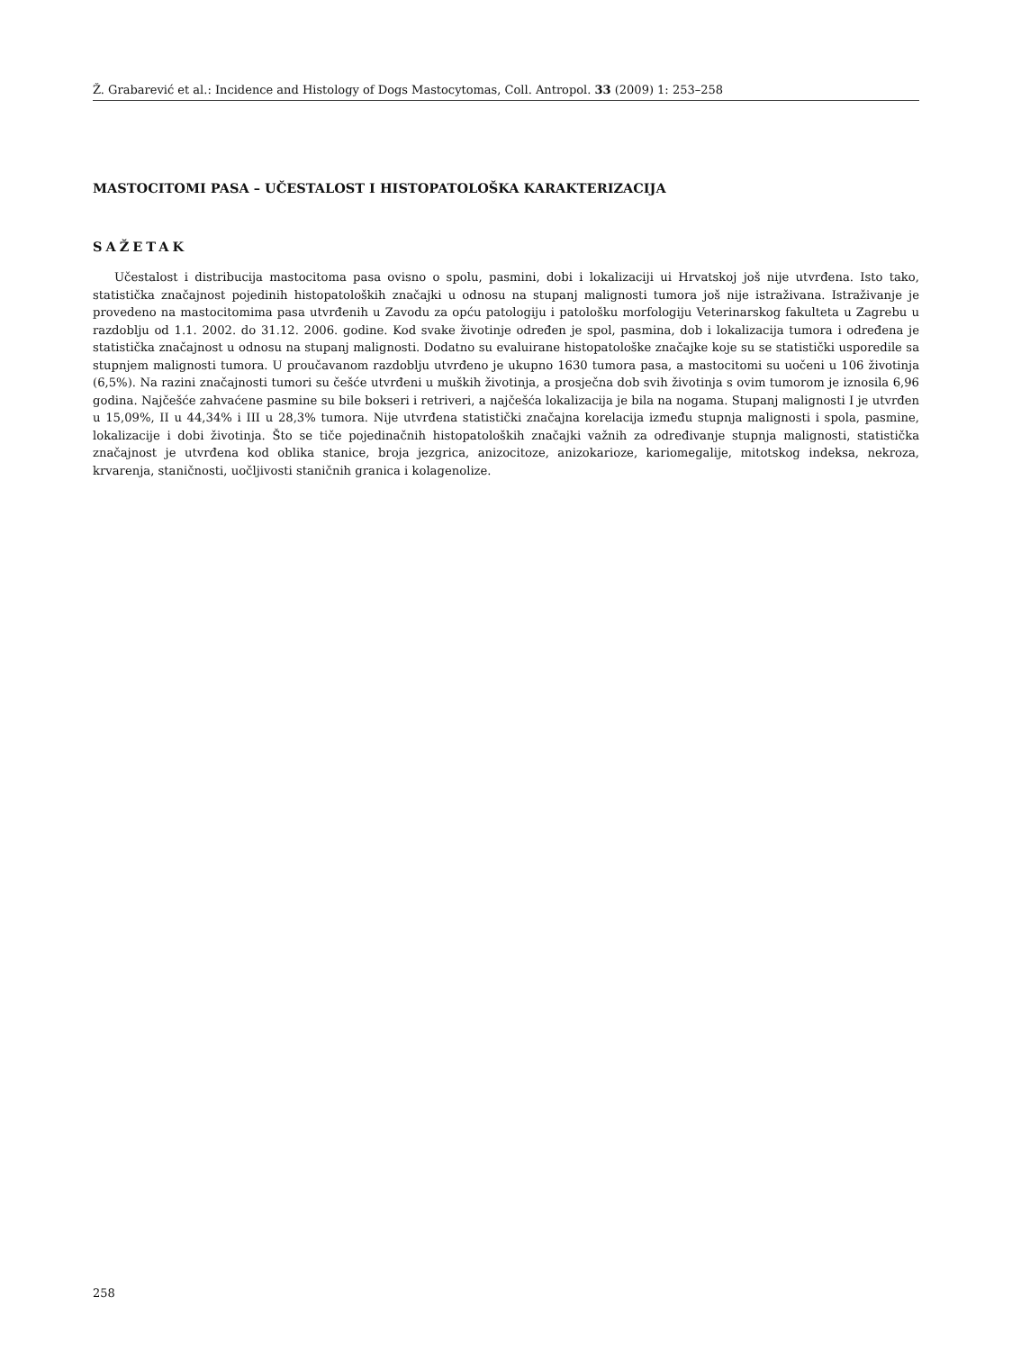Ž. Grabarević et al.: Incidence and Histology of Dogs Mastocytomas, Coll. Antropol. 33 (2009) 1: 253–258
MASTOCITOMI PASA – UČESTALOST I HISTOPATOLOŠKA KARAKTERIZACIJA
SAŽETAK
Učestalost i distribucija mastocitoma pasa ovisno o spolu, pasmini, dobi i lokalizaciji ui Hrvatskoj još nije utvrđena. Isto tako, statistička značajnost pojedinih histopatoloških značajki u odnosu na stupanj malignosti tumora još nije istraživana. Istraživanje je provedeno na mastocitomima pasa utvrđenih u Zavodu za opću patologiju i patološku morfologiju Veterinarskog fakulteta u Zagrebu u razdoblju od 1.1. 2002. do 31.12. 2006. godine. Kod svake životinje određen je spol, pasmina, dob i lokalizacija tumora i određena je statistička značajnost u odnosu na stupanj malignosti. Dodatno su evaluirane histopatološke značajke koje su se statistički usporedile sa stupnjem malignosti tumora. U proučavanom razdoblju utvrđeno je ukupno 1630 tumora pasa, a mastocitomi su uočeni u 106 životinja (6,5%). Na razini značajnosti tumori su češće utvrđeni u muških životinja, a prosječna dob svih životinja s ovim tumorom je iznosila 6,96 godina. Najčešće zahvaćene pasmine su bile bokseri i retriveri, a najčešća lokalizacija je bila na nogama. Stupanj malignosti I je utvrđen u 15,09%, II u 44,34% i III u 28,3% tumora. Nije utvrđena statistički značajna korelacija između stupnja malignosti i spola, pasmine, lokalizacije i dobi životinja. Što se tiče pojedinačnih histopatoloških značajki važnih za određivanje stupnja malignosti, statistička značajnost je utvrđena kod oblika stanice, broja jezgrica, anizocitoze, anizokarioze, kariomegalije, mitotskog indeksa, nekroza, krvarenja, staničnosti, uočljivosti staničnih granica i kolagenolize.
258